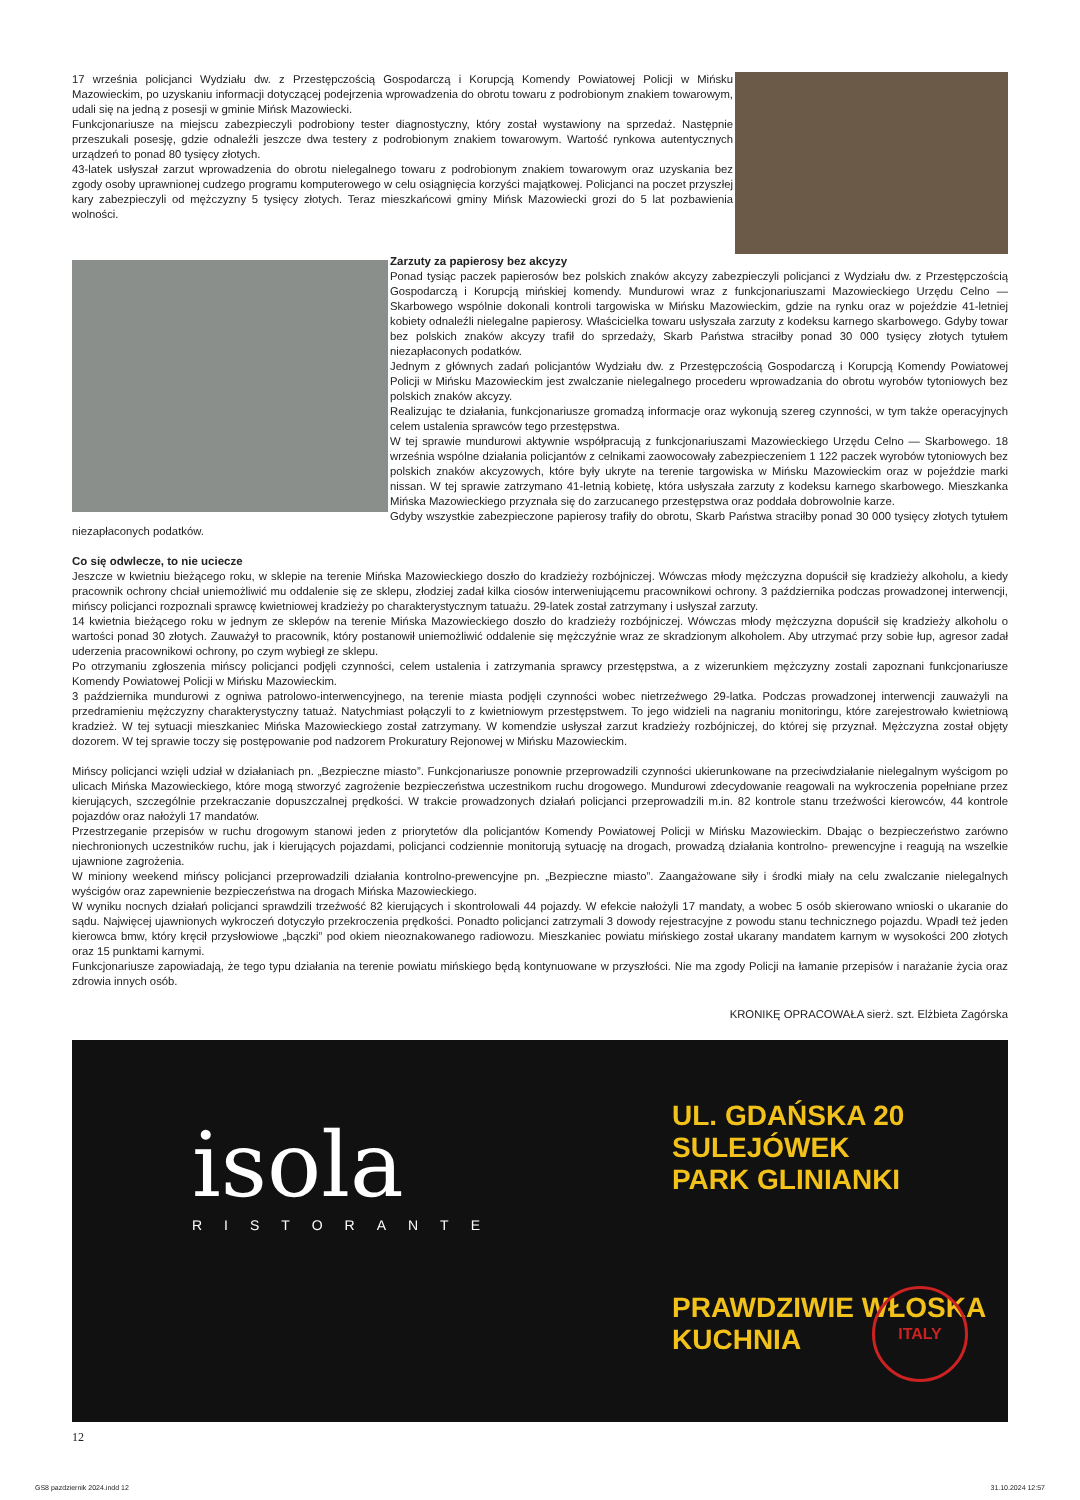17 września policjanci Wydziału dw. z Przestępczością Gospodarczą i Korupcją Komendy Powiatowej Policji w Mińsku Mazowieckim, po uzyskaniu informacji dotyczącej podejrzenia wprowadzenia do obrotu towaru z podrobionym znakiem towarowym, udali się na jedną z posesji w gminie Mińsk Mazowiecki.
Funkcjonariusze na miejscu zabezpieczyli podrobiony tester diagnostyczny, który został wystawiony na sprzedaż. Następnie przeszukali posesję, gdzie odnaleźli jeszcze dwa testery z podrobionym znakiem towarowym. Wartość rynkowa autentycznych urządzeń to ponad 80 tysięcy złotych.
43-latek usłyszał zarzut wprowadzenia do obrotu nielegalnego towaru z podrobionym znakiem towarowym oraz uzyskania bez zgody osoby uprawnionej cudzego programu komputerowego w celu osiągnięcia korzyści majątkowej. Policjanci na poczet przyszłej kary zabezpieczyli od mężczyzny 5 tysięcy złotych. Teraz mieszkańcowi gminy Mińsk Mazowiecki grozi do 5 lat pozbawienia wolności.
Zarzuty za papierosy bez akcyzy
Ponad tysiąc paczek papierosów bez polskich znaków akcyzy zabezpieczyli policjanci z Wydziału dw. z Przestępczością Gospodarczą i Korupcją mińskiej komendy. Mundurowi wraz z funkcjonariuszami Mazowieckiego Urzędu Celno — Skarbowego wspólnie dokonali kontroli targowiska w Mińsku Mazowieckim, gdzie na rynku oraz w pojeździe 41-letniej kobiety odnaleźli nielegalne papierosy. Właścicielka towaru usłyszała zarzuty z kodeksu karnego skarbowego. Gdyby towar bez polskich znaków akcyzy trafił do sprzedaży, Skarb Państwa straciłby ponad 30 000 tysięcy złotych tytułem niezapłaconych podatków.
Jednym z głównych zadań policjantów Wydziału dw. z Przestępczością Gospodarczą i Korupcją Komendy Powiatowej Policji w Mińsku Mazowieckim jest zwalczanie nielegalnego procederu wprowadzania do obrotu wyrobów tytoniowych bez polskich znaków akcyzy.
Realizując te działania, funkcjonariusze gromadzą informacje oraz wykonują szereg czynności, w tym także operacyjnych celem ustalenia sprawców tego przestępstwa.
W tej sprawie mundurowi aktywnie współpracują z funkcjonariuszami Mazowieckiego Urzędu Celno — Skarbowego. 18 września wspólne działania policjantów z celnikami zaowocowały zabezpieczeniem 1 122 paczek wyrobów tytoniowych bez polskich znaków akcyzowych, które były ukryte na terenie targowiska w Mińsku Mazowieckim oraz w pojeździe marki nissan. W tej sprawie zatrzymano 41-letnią kobietę, która usłyszała zarzuty z kodeksu karnego skarbowego. Mieszkanka Mińska Mazowieckiego przyznała się do zarzucanego przestępstwa oraz poddała dobrowolnie karze.
Gdyby wszystkie zabezpieczone papierosy trafiły do obrotu, Skarb Państwa straciłby ponad 30 000 tysięcy złotych tytułem niezapłaconych podatków.
Co się odwlecze, to nie uciecze
Jeszcze w kwietniu bieżącego roku, w sklepie na terenie Mińska Mazowieckiego doszło do kradzieży rozbójniczej. Wówczas młody mężczyzna dopuścił się kradzieży alkoholu, a kiedy pracownik ochrony chciał uniemożliwić mu oddalenie się ze sklepu, złodziej zadał kilka ciosów interweniującemu pracownikowi ochrony. 3 października podczas prowadzonej interwencji, mińscy policjanci rozpoznali sprawcę kwietniowej kradzieży po charakterystycznym tatuażu. 29-latek został zatrzymany i usłyszał zarzuty.
14 kwietnia bieżącego roku w jednym ze sklepów na terenie Mińska Mazowieckiego doszło do kradzieży rozbójniczej. Wówczas młody mężczyzna dopuścił się kradzieży alkoholu o wartości ponad 30 złotych. Zauważył to pracownik, który postanowił uniemożliwić oddalenie się mężczyźnie wraz ze skradzionym alkoholem. Aby utrzymać przy sobie łup, agresor zadał uderzenia pracownikowi ochrony, po czym wybiegł ze sklepu.
Po otrzymaniu zgłoszenia mińscy policjanci podjęli czynności, celem ustalenia i zatrzymania sprawcy przestępstwa, a z wizerunkiem mężczyzny zostali zapoznani funkcjonariusze Komendy Powiatowej Policji w Mińsku Mazowieckim.
3 października mundurowi z ogniwa patrolowo-interwencyjnego, na terenie miasta podjęli czynności wobec nietrzeźwego 29-latka. Podczas prowadzonej interwencji zauważyli na przedramieniu mężczyzny charakterystyczny tatuaż. Natychmiast połączyli to z kwietniowym przestępstwem. To jego widzieli na nagraniu monitoringu, które zarejestrowało kwietniową kradzież. W tej sytuacji mieszkaniec Mińska Mazowieckiego został zatrzymany. W komendzie usłyszał zarzut kradzieży rozbójniczej, do której się przyznał. Mężczyzna został objęty dozorem. W tej sprawie toczy się postępowanie pod nadzorem Prokuratury Rejonowej w Mińsku Mazowieckim.
Mińscy policjanci wzięli udział w działaniach pn. „Bezpieczne miasto”. Funkcjonariusze ponownie przeprowadzili czynności ukierunkowane na przeciwdziałanie nielegalnym wyścigom po ulicach Mińska Mazowieckiego, które mogą stworzyć zagrożenie bezpieczeństwa uczestnikom ruchu drogowego. Mundurowi zdecydowanie reagowali na wykroczenia popełniane przez kierujących, szczególnie przekraczanie dopuszczalnej prędkości. W trakcie prowadzonych działań policjanci przeprowadzili m.in. 82 kontrole stanu trzeźwości kierowców, 44 kontrole pojazdów oraz nałożyli 17 mandatów.
Przestrzeganie przepisów w ruchu drogowym stanowi jeden z priorytetów dla policjantów Komendy Powiatowej Policji w Mińsku Mazowieckim. Dbając o bezpieczeństwo zarówno niechronionych uczestników ruchu, jak i kierujących pojazdami, policjanci codziennie monitorują sytuację na drogach, prowadzą działania kontrolno- prewencyjne i reagują na wszelkie ujawnione zagrożenia.
W miniony weekend mińscy policjanci przeprowadzili działania kontrolno-prewencyjne pn. „Bezpieczne miasto”. Zaangażowane siły i środki miały na celu zwalczanie nielegalnych wyścigów oraz zapewnienie bezpieczeństwa na drogach Mińska Mazowieckiego.
W wyniku nocnych działań policjanci sprawdzili trzeźwość 82 kierujących i skontrolowali 44 pojazdy. W efekcie nałożyli 17 mandaty, a wobec 5 osób skierowano wnioski o ukaranie do sądu. Najwięcej ujawnionych wykroczeń dotyczyło przekroczenia prędkości. Ponadto policjanci zatrzymali 3 dowody rejestracyjne z powodu stanu technicznego pojazdu. Wpadł też jeden kierowca bmw, który kręcił przysłowiowe „bączki” pod okiem nieoznakowanego radiowozu. Mieszkaniec powiatu mińskiego został ukarany mandatem karnym w wysokości 200 złotych oraz 15 punktami karnymi.
Funkcjonariusze zapowiadają, że tego typu działania na terenie powiatu mińskiego będą kontynuowane w przyszłości. Nie ma zgody Policji na łamanie przepisów i narażanie życia oraz zdrowia innych osób.
KRONIKĘ OPRACOWAŁA sierż. szt. Elżbieta Zagórska
isola
RISTORANTE
UL. GDAŃSKA 20
SULEJÓWEK
PARK GLINIANKI
PRAWDZIWIE WŁOSKA
KUCHNIA
ITALY
12
GS8 pazdziernik 2024.indd 12 31.10.2024 12:57